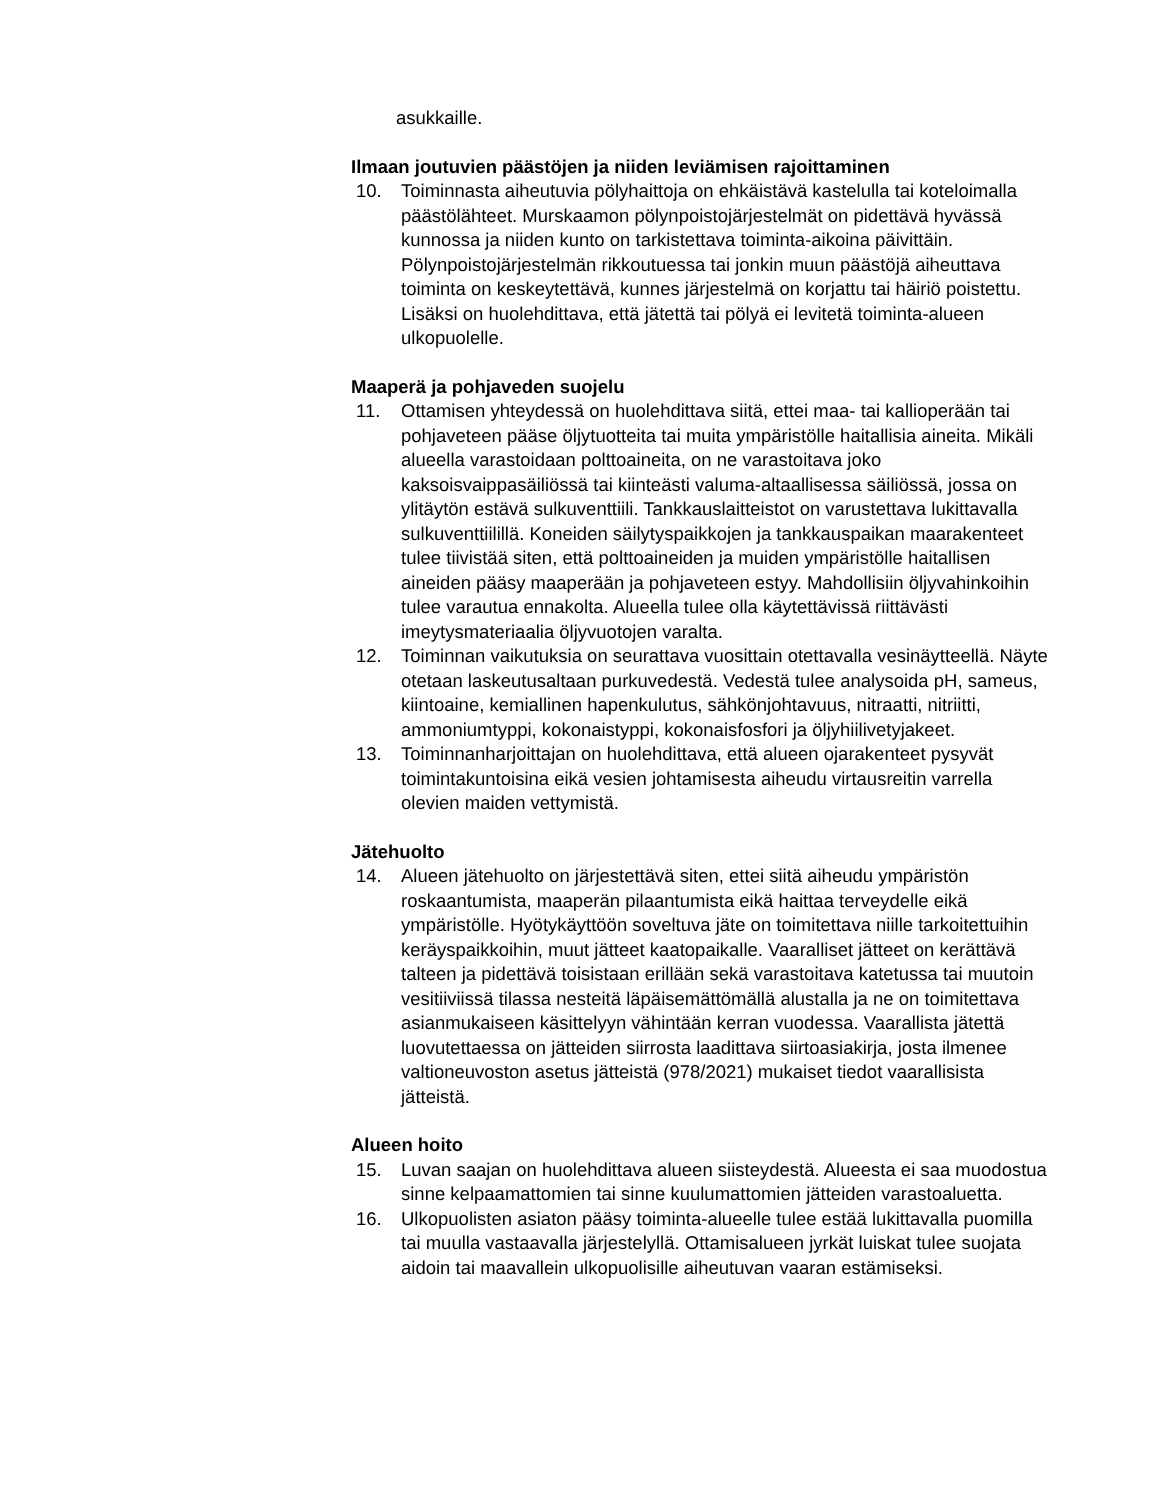asukkaille.
Ilmaan joutuvien päästöjen ja niiden leviämisen rajoittaminen
10. Toiminnasta aiheutuvia pölyhaittoja on ehkäistävä kastelulla tai koteloimalla päästölähteet. Murskaamon pölynpoistojärjestelmät on pidettävä hyvässä kunnossa ja niiden kunto on tarkistettava toiminta-aikoina päivittäin. Pölynpoistojärjestelmän rikkoutuessa tai jonkin muun päästöjä aiheuttava toiminta on keskeytettävä, kunnes järjestelmä on korjattu tai häiriö poistettu. Lisäksi on huolehdittava, että jätettä tai pölyä ei levitetä toiminta-alueen ulkopuolelle.
Maaperä ja pohjaveden suojelu
11. Ottamisen yhteydessä on huolehdittava siitä, ettei maa- tai kallioperään tai pohjaveteen pääse öljytuotteita tai muita ympäristölle haitallisia aineita. Mikäli alueella varastoidaan polttoaineita, on ne varastoitava joko kaksoisvaippasäiliössä tai kiinteästi valuma-altaallisessa säiliössä, jossa on ylitäytön estävä sulkuventtiili. Tankkauslaitteistot on varustettava lukittavalla sulkuventtiilillä. Koneiden säilytyspaikkojen ja tankkauspaikan maarakenteet tulee tiivistää siten, että polttoaineiden ja muiden ympäristölle haitallisen aineiden pääsy maaperään ja pohjaveteen estyy. Mahdollisiin öljyvahinkoihin tulee varautua ennakolta. Alueella tulee olla käytettävissä riittävästi imeytysmateriaalia öljyvuotojen varalta.
12. Toiminnan vaikutuksia on seurattava vuosittain otettavalla vesinäytteellä. Näyte otetaan laskeutusaltaan purkuvedestä. Vedestä tulee analysoida pH, sameus, kiintoaine, kemiallinen hapenkulutus, sähkönjohtavuus, nitraatti, nitriitti, ammoniumtyppi, kokonaistyppi, kokonaisfosfori ja öljyhiilivetyjakeet.
13. Toiminnanharjoittajan on huolehdittava, että alueen ojarakenteet pysyvät toimintakuntoisina eikä vesien johtamisesta aiheudu virtausreitin varrella olevien maiden vettymistä.
Jätehuolto
14. Alueen jätehuolto on järjestettävä siten, ettei siitä aiheudu ympäristön roskaantumista, maaperän pilaantumista eikä haittaa terveydelle eikä ympäristölle. Hyötykäyttöön soveltuva jäte on toimitettava niille tarkoitettuihin keräyspaikkoihin, muut jätteet kaatopaikalle. Vaaralliset jätteet on kerättävä talteen ja pidettävä toisistaan erillään sekä varastoitava katetussa tai muutoin vesitiiviissä tilassa nesteitä läpäisemättömällä alustalla ja ne on toimitettava asianmukaiseen käsittelyyn vähintään kerran vuodessa. Vaarallista jätettä luovutettaessa on jätteiden siirrosta laadittava siirtoasiakirja, josta ilmenee valtioneuvoston asetus jätteistä (978/2021) mukaiset tiedot vaarallisista jätteistä.
Alueen hoito
15. Luvan saajan on huolehdittava alueen siisteydestä. Alueesta ei saa muodostua sinne kelpaamattomien tai sinne kuulumattomien jätteiden varastoaluetta.
16. Ulkopuolisten asiaton pääsy toiminta-alueelle tulee estää lukittavalla puomilla tai muulla vastaavalla järjestelyllä. Ottamisalueen jyrkät luiskat tulee suojata aidoin tai maavallein ulkopuolisille aiheutuvan vaaran estämiseksi.